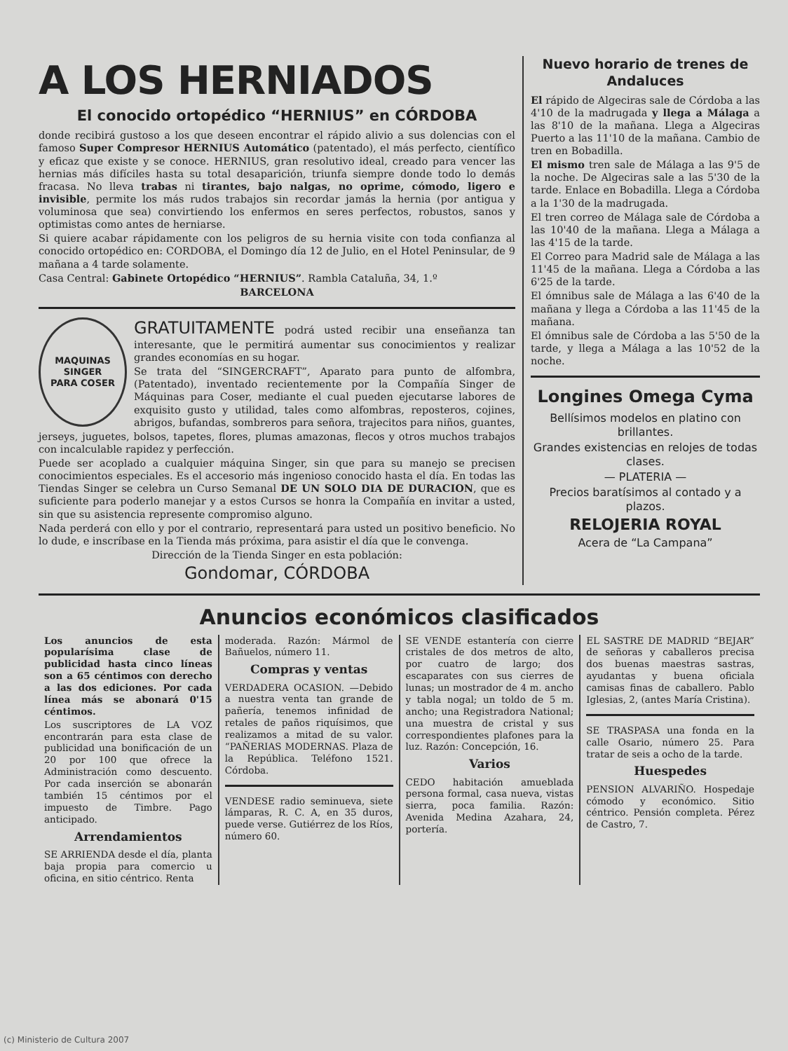A LOS HERNIADOS
El conocido ortopédico “HERNIUS” en CÓRDOBA
donde recibirá gustoso a los que deseen encontrar el rápido alivio a sus dolencias con el famoso Super Compresor HERNIUS Automático (patentado), el más perfecto, científico y eficaz que existe y se conoce. HERNIUS, gran resolutivo ideal, creado para vencer las hernias más difíciles hasta su total desaparición, triunfa siempre donde todo lo demás fracasa. No lleva trabas ni tirantes, bajo nalgas, no oprime, cómodo, ligero e invisible, permite los más rudos trabajos sin recordar jamás la hernia (por antigua y voluminosa que sea) convirtiendo los enfermos en seres perfectos, robustos, sanos y optimistas como antes de herniarse.
Si quiere acabar rápidamente con los peligros de su hernia visite con toda confianza al conocido ortopédico en: CORDOBA, el Domingo día 12 de Julio, en el Hotel Peninsular, de 9 mañana a 4 tarde solamente.
Casa Central: Gabinete Ortopédico “HERNIUS”. Rambla Cataluña, 34, 1.º
BARCELONA
MAQUINAS
SINGER
PARA COSER
GRATUITAMENTE podrá usted recibir una enseñanza tan interesante, que le permitirá aumentar sus conocimientos y realizar grandes economías en su hogar.
Se trata del “SINGERCRAFT”, Aparato para punto de alfombra, (Patentado), inventado recientemente por la Compañía Singer de Máquinas para Coser, mediante el cual pueden ejecutarse labores de exquisito gusto y utilidad, tales como alfombras, reposteros, cojines, abrigos, bufandas, sombreros para señora, trajecitos para niños, guantes,
jerseys, juguetes, bolsos, tapetes, flores, plumas amazonas, flecos y otros muchos trabajos con incalculable rapidez y perfección.
Puede ser acoplado a cualquier máquina Singer, sin que para su manejo se precisen conocimientos especiales. Es el accesorio más ingenioso conocido hasta el día. En todas las Tiendas Singer se celebra un Curso Semanal DE UN SOLO DIA DE DURACION, que es suficiente para poderlo manejar y a estos Cursos se honra la Compañía en invitar a usted, sin que su asistencia represente compromiso alguno.
Nada perderá con ello y por el contrario, representará para usted un positivo beneficio. No lo dude, e inscríbase en la Tienda más próxima, para asistir el día que le convenga.
Dirección de la Tienda Singer en esta población:
Gondomar, CÓRDOBA
Nuevo horario de trenes de Andaluces
El rápido de Algeciras sale de Córdoba a las 4'10 de la madrugada y llega a Málaga a las 8'10 de la mañana. Llega a Algeciras Puerto a las 11'10 de la mañana. Cambio de tren en Bobadilla.
El mismo tren sale de Málaga a las 9'5 de la noche. De Algeciras sale a las 5'30 de la tarde. Enlace en Bobadilla. Llega a Córdoba a la 1'30 de la madrugada.
El tren correo de Málaga sale de Córdoba a las 10'40 de la mañana. Llega a Málaga a las 4'15 de la tarde.
El Correo para Madrid sale de Málaga a las 11'45 de la mañana. Llega a Córdoba a las 6'25 de la tarde.
El ómnibus sale de Málaga a las 6'40 de la mañana y llega a Córdoba a las 11'45 de la mañana.
El ómnibus sale de Córdoba a las 5'50 de la tarde, y llega a Málaga a las 10'52 de la noche.
Longines Omega Cyma
Bellísimos modelos en platino con brillantes.
Grandes existencias en relojes de todas clases.
— PLATERIA —
Precios baratísimos al contado y a plazos.
RELOJERIA ROYAL
Acera de “La Campana”
Anuncios económicos clasificados
Los anuncios de esta popularísima clase de publicidad hasta cinco líneas son a 65 céntimos con derecho a las dos ediciones. Por cada línea más se abonará 0'15 céntimos.
Los suscriptores de LA VOZ encontrarán para esta clase de publicidad una bonificación de un 20 por 100 que ofrece la Administración como descuento. Por cada inserción se abonarán también 15 céntimos por el impuesto de Timbre. Pago anticipado.
Arrendamientos
SE ARRIENDA desde el día, planta baja propia para comercio u oficina, en sitio céntrico. Renta
moderada. Razón: Mármol de Bañuelos, número 11.
Compras y ventas
VERDADERA OCASION. —Debido a nuestra venta tan grande de pañería, tenemos infinidad de retales de paños riquísimos, que realizamos a mitad de su valor. “PAÑERIAS MODERNAS. Plaza de la República. Teléfono 1521. Córdoba.
VENDESE radio seminueva, siete lámparas, R. C. A, en 35 duros, puede verse. Gutiérrez de los Ríos, número 60.
SE VENDE estantería con cierre cristales de dos metros de alto, por cuatro de largo; dos escaparates con sus cierres de lunas; un mostrador de 4 m. ancho y tabla nogal; un toldo de 5 m. ancho; una Registradora National; una muestra de cristal y sus correspondientes plafones para la luz. Razón: Concepción, 16.
Varios
CEDO habitación amueblada persona formal, casa nueva, vistas sierra, poca familia. Razón: Avenida Medina Azahara, 24, portería.
EL SASTRE DE MADRID “BEJAR” de señoras y caballeros precisa dos buenas maestras sastras, ayudantas y buena oficiala camisas finas de caballero. Pablo Iglesias, 2, (antes María Cristina).
SE TRASPASA una fonda en la calle Osario, número 25. Para tratar de seis a ocho de la tarde.
Huespedes
PENSION ALVARIÑO. Hospedaje cómodo y económico. Sitio céntrico. Pensión completa. Pérez de Castro, 7.
(c) Ministerio de Cultura 2007